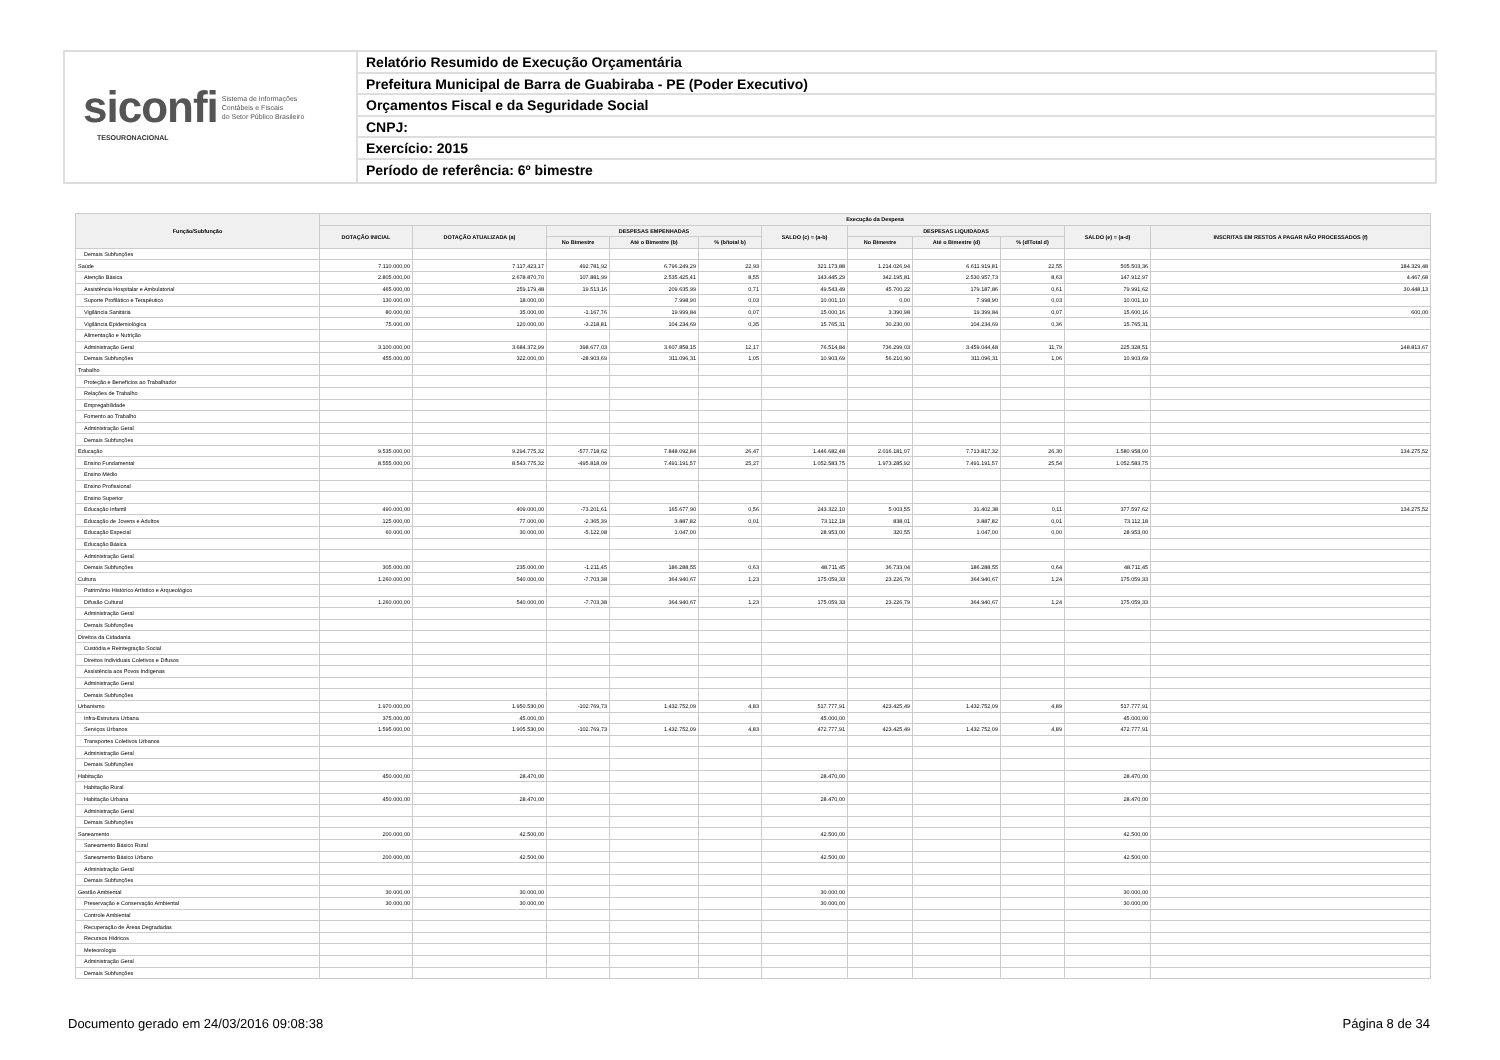siconfi Sistema de Informações
Contábeis e Fiscais
do Setor Público Brasileiro
TESOURONACIONAL
Relatório Resumido de Execução Orçamentária
Prefeitura Municipal de Barra de Guabiraba - PE (Poder Executivo)
Orçamentos Fiscal e da Seguridade Social
CNPJ:
Exercício: 2015
Período de referência: 6º bimestre
| Função/Subfunção | Execução da Despesa | | | | | | | | | | |
| --- | --- | --- | --- | --- | --- | --- | --- | --- | --- | --- | --- |
| | DOTAÇÃO INICIAL | DOTAÇÃO ATUALIZADA (a) | DESPESAS EMPENHADAS | | | SALDO (c) = (a-b) | DESPESAS LIQUIDADAS | | | SALDO (e) = (a-d) | INSCRITAS EM RESTOS A PAGAR NÃO PROCESSADOS (f) |
| | | | No Bimestre | Até o Bimestre (b) | % (b/total b) | | No Bimestre | Até o Bimestre (d) | % (d/Total d) | | |
| Demais Subfunções | | | | | | | | | | | |
| Saúde | 7.110.000,00 | 7.117.423,17 | 492.781,92 | 6.796.249,29 | 22,93 | 321.173,88 | 1.214.026,94 | 6.611.919,81 | 22,55 | 505.503,36 | 184.329,48 |
| Atenção Básica | 2.805.000,00 | 2.678.870,70 | 107.881,99 | 2.535.425,41 | 8,55 | 143.445,29 | 342.195,81 | 2.530.957,73 | 8,63 | 147.912,97 | 4.467,68 |
| Assistência Hospitalar e Ambulatorial | 465.000,00 | 259.179,48 | 19.513,16 | 209.635,99 | 0,71 | 49.543,49 | 45.700,22 | 179.187,86 | 0,61 | 79.991,62 | 30.448,13 |
| Suporte Profilático e Terapêutico | 130.000,00 | 18.000,00 | | 7.998,90 | 0,03 | 10.001,10 | 0,00 | 7.998,90 | 0,03 | 10.001,10 | |
| Vigilância Sanitária | 80.000,00 | 35.000,00 | -1.167,76 | 19.999,84 | 0,07 | 15.000,16 | 3.390,98 | 19.399,84 | 0,07 | 15.600,16 | 600,00 |
| Vigilância Epidemiológica | 75.000,00 | 120.000,00 | -3.218,81 | 104.234,69 | 0,35 | 15.765,31 | 30.230,00 | 104.234,69 | 0,36 | 15.765,31 | |
| Alimentação e Nutrição | | | | | | | | | | | |
| Administração Geral | 3.100.000,00 | 3.684.372,99 | 398.677,03 | 3.607.858,15 | 12,17 | 76.514,84 | 736.299,03 | 3.459.044,48 | 11,79 | 225.328,51 | 148.813,67 |
| Demais Subfunções | 455.000,00 | 322.000,00 | -28.903,69 | 311.096,31 | 1,05 | 10.903,69 | 56.210,90 | 311.096,31 | 1,06 | 10.903,69 | |
| Trabalho | | | | | | | | | | | |
| Proteção e Benefícios ao Trabalhador | | | | | | | | | | | |
| Relações de Trabalho | | | | | | | | | | | |
| Empregabilidade | | | | | | | | | | | |
| Fomento ao Trabalho | | | | | | | | | | | |
| Administração Geral | | | | | | | | | | | |
| Demais Subfunções | | | | | | | | | | | |
| Educação | 9.535.000,00 | 9.294.775,32 | -577.718,62 | 7.848.092,84 | 26,47 | 1.446.682,48 | 2.016.181,07 | 7.713.817,32 | 26,30 | 1.580.958,00 | 134.275,52 |
| Ensino Fundamental | 8.555.000,00 | 8.543.775,32 | -495.818,09 | 7.491.191,57 | 25,27 | 1.052.583,75 | 1.973.285,92 | 7.491.191,57 | 25,54 | 1.052.583,75 | |
| Ensino Médio | | | | | | | | | | | |
| Ensino Profissional | | | | | | | | | | | |
| Ensino Superior | | | | | | | | | | | |
| Educação Infantil | 490.000,00 | 409.000,00 | -73.201,61 | 165.677,90 | 0,56 | 243.322,10 | 5.003,55 | 31.402,38 | 0,11 | 377.597,62 | 134.275,52 |
| Educação de Jovens e Adultos | 125.000,00 | 77.000,00 | -2.365,39 | 3.887,82 | 0,01 | 73.112,18 | 838,01 | 3.887,82 | 0,01 | 73.112,18 | |
| Educação Especial | 60.000,00 | 30.000,00 | -5.122,08 | 1.047,00 | | 28.953,00 | 320,55 | 1.047,00 | 0,00 | 28.953,00 | |
| Educação Básica | | | | | | | | | | | |
| Administração Geral | | | | | | | | | | | |
| Demais Subfunções | 305.000,00 | 235.000,00 | -1.211,45 | 186.288,55 | 0,63 | 48.711,45 | 36.733,04 | 186.288,55 | 0,64 | 48.711,45 | |
| Cultura | 1.260.000,00 | 540.000,00 | -7.703,38 | 364.940,67 | 1,23 | 175.059,33 | 23.226,79 | 364.940,67 | 1,24 | 175.059,33 | |
| Patrimônio Histórico Artístico e Arqueológico | | | | | | | | | | | |
| Difusão Cultural | 1.260.000,00 | 540.000,00 | -7.703,38 | 364.940,67 | 1,23 | 175.059,33 | 23.226,79 | 364.940,67 | 1,24 | 175.059,33 | |
| Administração Geral | | | | | | | | | | | |
| Demais Subfunções | | | | | | | | | | | |
| Direitos da Cidadania | | | | | | | | | | | |
| Custódia e Reintegração Social | | | | | | | | | | | |
| Direitos Individuais Coletivos e Difusos | | | | | | | | | | | |
| Assistência aos Povos Indígenas | | | | | | | | | | | |
| Administração Geral | | | | | | | | | | | |
| Demais Subfunções | | | | | | | | | | | |
| Urbanismo | 1.970.000,00 | 1.950.530,00 | -102.769,73 | 1.432.752,09 | 4,83 | 517.777,91 | 423.425,49 | 1.432.752,09 | 4,89 | 517.777,91 | |
| Infra-Estrutura Urbana | 375.000,00 | 45.000,00 | | | | 45.000,00 | | | | 45.000,00 | |
| Serviços Urbanos | 1.595.000,00 | 1.905.530,00 | -102.769,73 | 1.432.752,09 | 4,83 | 472.777,91 | 423.425,49 | 1.432.752,09 | 4,89 | 472.777,91 | |
| Transportes Coletivos Urbanos | | | | | | | | | | | |
| Administração Geral | | | | | | | | | | | |
| Demais Subfunções | | | | | | | | | | | |
| Habitação | 450.000,00 | 28.470,00 | | | | 28.470,00 | | | | 28.470,00 | |
| Habitação Rural | | | | | | | | | | | |
| Habitação Urbana | 450.000,00 | 28.470,00 | | | | 28.470,00 | | | | 28.470,00 | |
| Administração Geral | | | | | | | | | | | |
| Demais Subfunções | | | | | | | | | | | |
| Saneamento | 200.000,00 | 42.500,00 | | | | 42.500,00 | | | | 42.500,00 | |
| Saneamento Básico Rural | | | | | | | | | | | |
| Saneamento Básico Urbano | 200.000,00 | 42.500,00 | | | | 42.500,00 | | | | 42.500,00 | |
| Administração Geral | | | | | | | | | | | |
| Demais Subfunções | | | | | | | | | | | |
| Gestão Ambiental | 30.000,00 | 30.000,00 | | | | 30.000,00 | | | | 30.000,00 | |
| Preservação e Conservação Ambiental | 30.000,00 | 30.000,00 | | | | 30.000,00 | | | | 30.000,00 | |
| Controle Ambiental | | | | | | | | | | | |
| Recuperação de Áreas Degradadas | | | | | | | | | | | |
| Recursos Hídricos | | | | | | | | | | | |
| Meteorologia | | | | | | | | | | | |
| Administração Geral | | | | | | | | | | | |
| Demais Subfunções | | | | | | | | | | | |
Documento gerado em 24/03/2016 09:08:38 Página 8 de 34